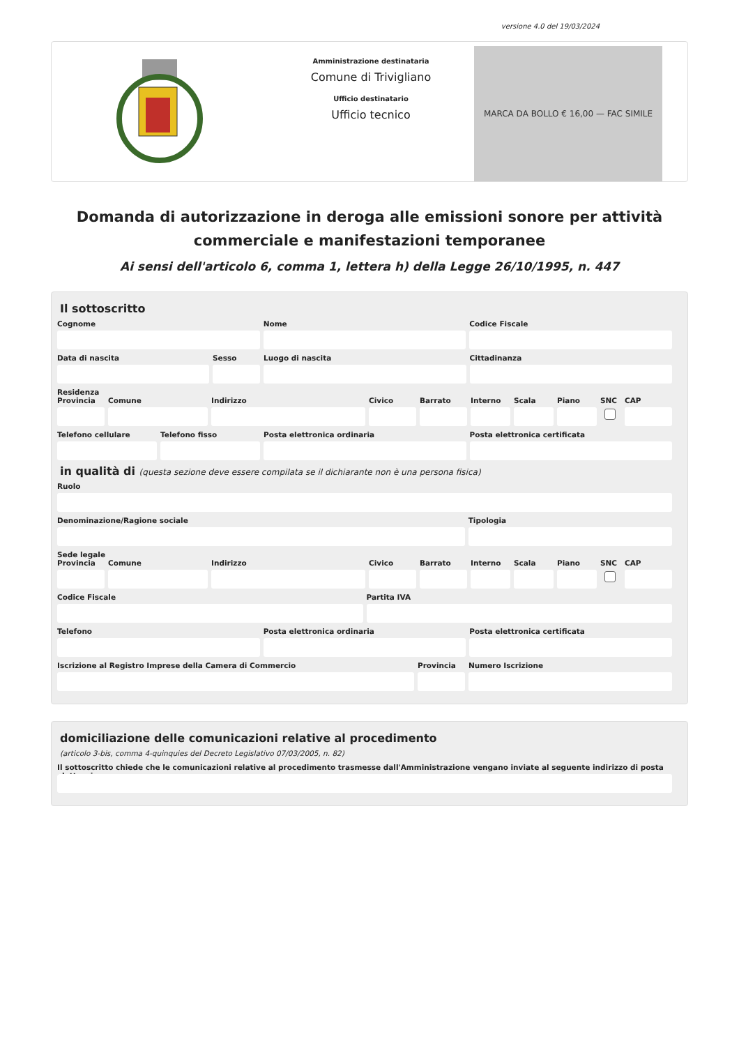versione 4.0 del 19/03/2024
Amministrazione destinataria
Comune di Trivigliano
Ufficio destinatario
Ufficio tecnico
MARCA DA BOLLO € 16,00 — FAC SIMILE
Domanda di autorizzazione in deroga alle emissioni sonore per attività commerciale e manifestazioni temporanee
Ai sensi dell'articolo 6, comma 1, lettera h) della Legge 26/10/1995, n. 447
Il sottoscritto
Cognome Nome Codice Fiscale
Data di nascita Sesso Luogo di nascita Cittadinanza
Residenza
Provincia
Comune Indirizzo Civico Barrato Interno
Scala Piano SNC CAP
Telefono cellulare
Telefono fisso Posta elettronica ordinaria Posta elettronica certificata
in qualità di (questa sezione deve essere compilata se il dichiarante non è una persona fisica)
Ruolo
Denominazione/Ragione sociale Tipologia
Sede legale
Provincia
Comune Indirizzo Civico Barrato Interno
Scala Piano SNC CAP
Codice Fiscale Partita IVA
Telefono Posta elettronica ordinaria Posta elettronica certificata
Iscrizione al Registro Imprese della Camera di Commercio
Provincia
Numero Iscrizione
domiciliazione delle comunicazioni relative al procedimento
(articolo 3-bis, comma 4-quinquies del Decreto Legislativo 07/03/2005, n. 82)
Il sottoscritto chiede che le comunicazioni relative al procedimento trasmesse dall'Amministrazione vengano inviate al seguente indirizzo di posta elettronica